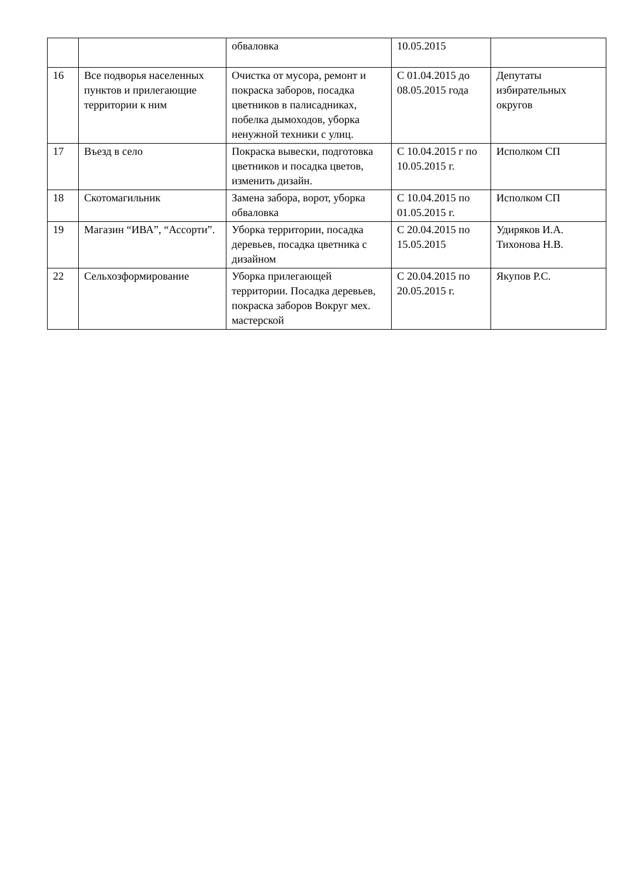| | | обваловка | 10.05.2015 | |
| 16 | Все подворья населенных пунктов и прилегающие территории к ним | Очистка от мусора, ремонт и покраска заборов, посадка цветников в палисадниках, побелка дымоходов, уборка ненужной техники с улиц. | С 01.04.2015 до 08.05.2015 года | Депутаты избирательных округов |
| 17 | Въезд в село | Покраска вывески, подготовка цветников и посадка цветов, изменить дизайн. | С 10.04.2015 г по 10.05.2015 г. | Исполком СП |
| 18 | Скотомагильник | Замена забора, ворот, уборка обваловка | С 10.04.2015 по 01.05.2015 г. | Исполком СП |
| 19 | Магазин “ИВА”, “Ассорти”. | Уборка территории, посадка деревьев, посадка цветника с дизайном | С 20.04.2015 по 15.05.2015 | Удиряков И.А. Тихонова Н.В. |
| 22 | Сельхозформирование | Уборка прилегающей территории. Посадка деревьев, покраска заборов Вокруг мех. мастерской | С 20.04.2015 по 20.05.2015 г. | Якупов Р.С. |